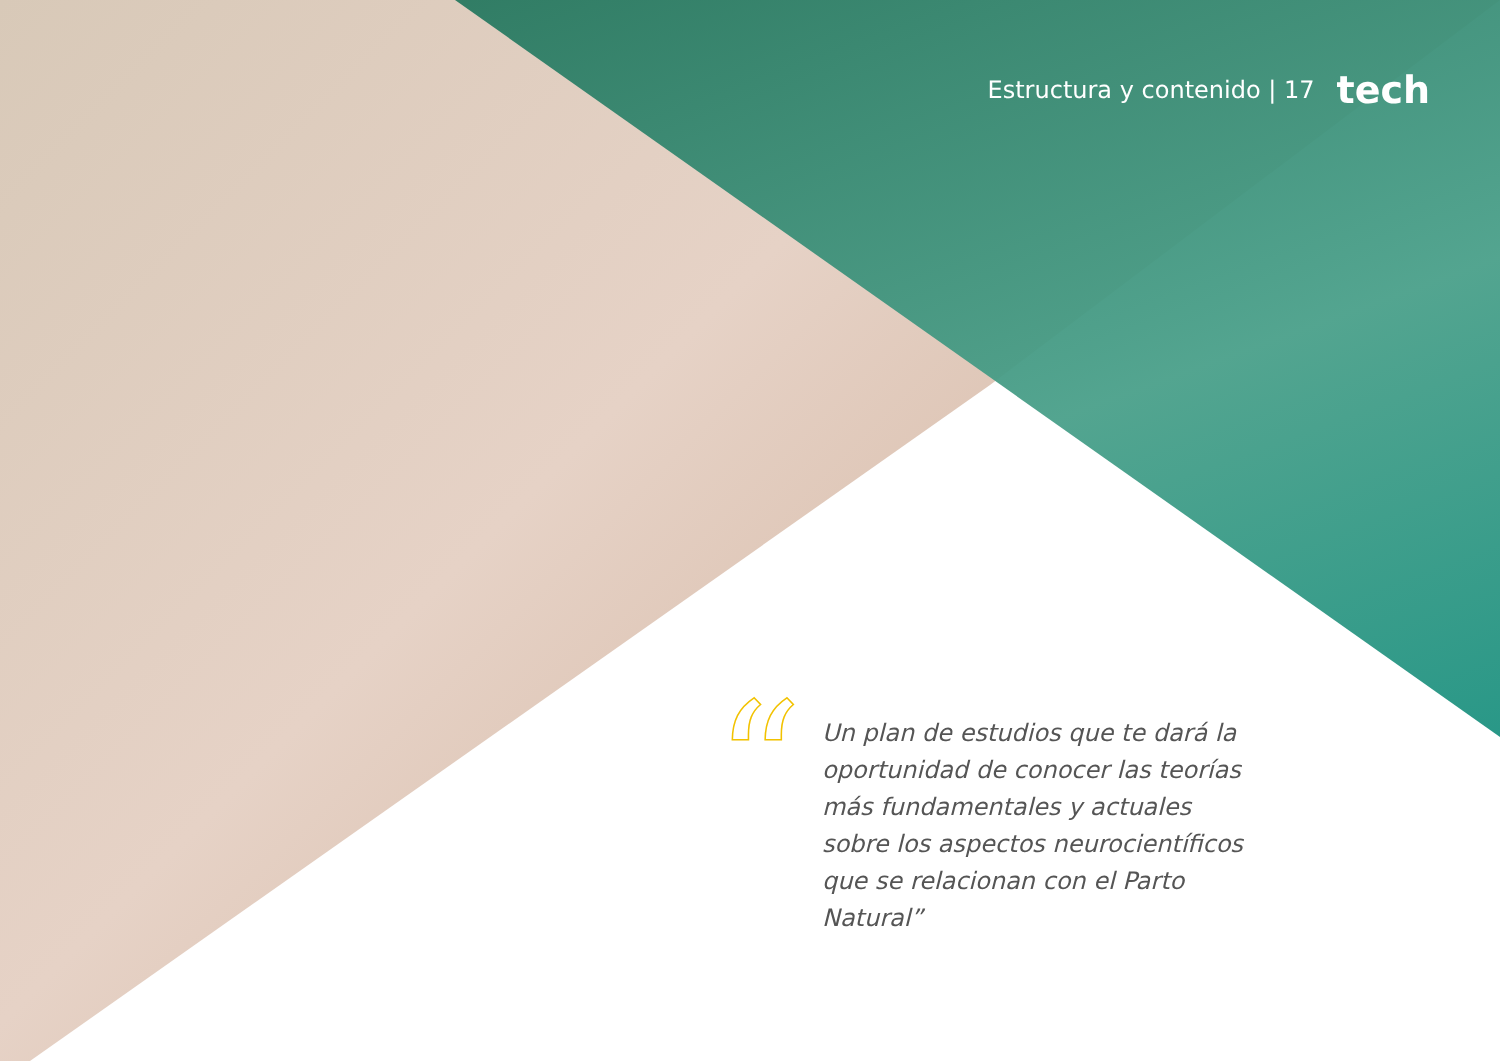Estructura y contenido | 17 tech
“
Un plan de estudios que te dará la oportunidad de conocer las teorías más fundamentales y actuales sobre los aspectos neurocientíficos que se relacionan con el Parto Natural”